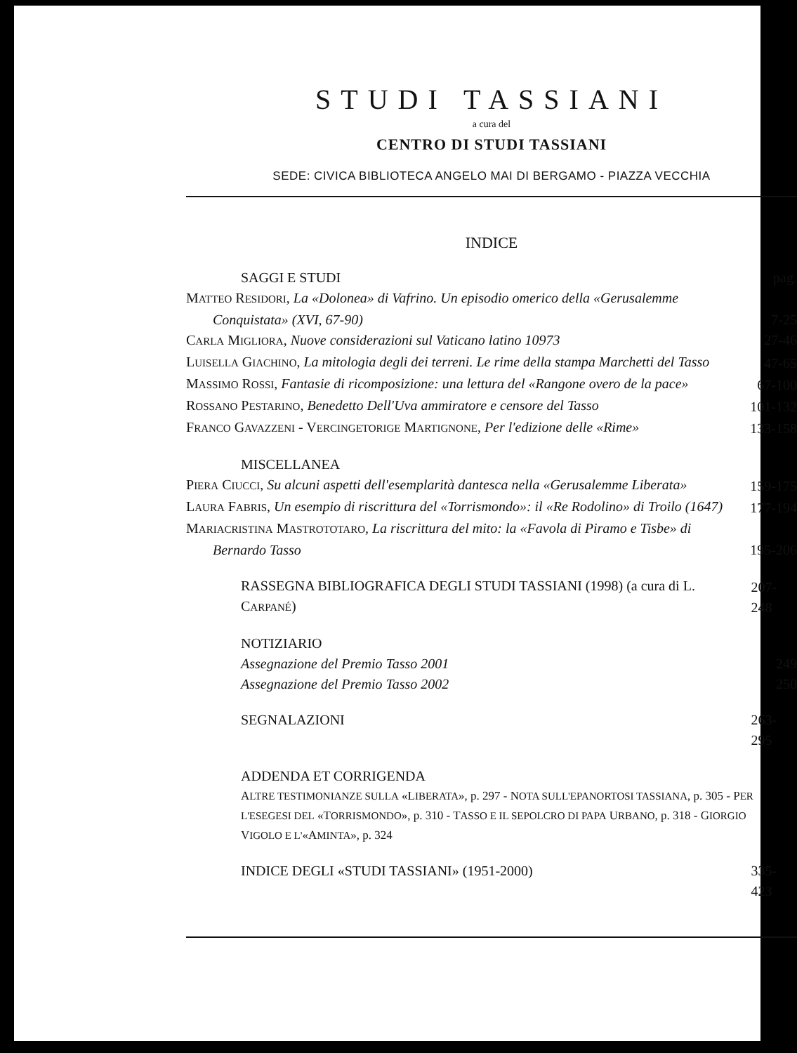STUDI TASSIANI
a cura del
CENTRO DI STUDI TASSIANI
SEDE: CIVICA BIBLIOTECA ANGELO MAI DI BERGAMO - PIAZZA VECCHIA
INDICE
SAGGI E STUDI pag.
MATTEO RESIDORI, La «Dolonea» di Vafrino. Un episodio omerico della «Gerusalemme Conquistata» (XVI, 67-90) 7-25
CARLA MIGLIORA, Nuove considerazioni sul Vaticano latino 10973 27-46
LUISELLA GIACHINO, La mitologia degli dei terreni. Le rime della stampa Marchetti del Tasso 47-65
MASSIMO ROSSI, Fantasie di ricomposizione: una lettura del «Rangone overo de la pace» 67-100
ROSSANO PESTARINO, Benedetto Dell'Uva ammiratore e censore del Tasso 101-132
FRANCO GAVAZZENI - VERCINGETORIGE MARTIGNONE, Per l'edizione delle «Rime» 133-158
MISCELLANEA
PIERA CIUCCI, Su alcuni aspetti dell'esemplarità dantesca nella «Gerusalemme Liberata» 159-175
LAURA FABRIS, Un esempio di riscrittura del «Torrismondo»: il «Re Rodolino» di Troilo (1647) 177-194
MARIACRISTINA MASTROTOTARO, La riscrittura del mito: la «Favola di Piramo e Tisbe» di Bernardo Tasso 195-206
RASSEGNA BIBLIOGRAFICA DEGLI STUDI TASSIANI (1998) (a cura di L. CARPANÉ) 207-248
NOTIZIARIO
Assegnazione del Premio Tasso 2001 249
Assegnazione del Premio Tasso 2002 250
SEGNALAZIONI 263-295
ADDENDA ET CORRIGENDA
ALTRE TESTIMONIANZE SULLA «LIBERATA», p. 297 - NOTA SULL'EPANORTOSI TASSIANA, p. 305 - PER L'ESEGESI DEL «TORRISMONDO», p. 310 - TASSO E IL SEPOLCRO DI PAPA URBANO, p. 318 - GIORGIO VIGOLO E L'«AMINTA», p. 324
INDICE DEGLI «STUDI TASSIANI» (1951-2000) 335-423